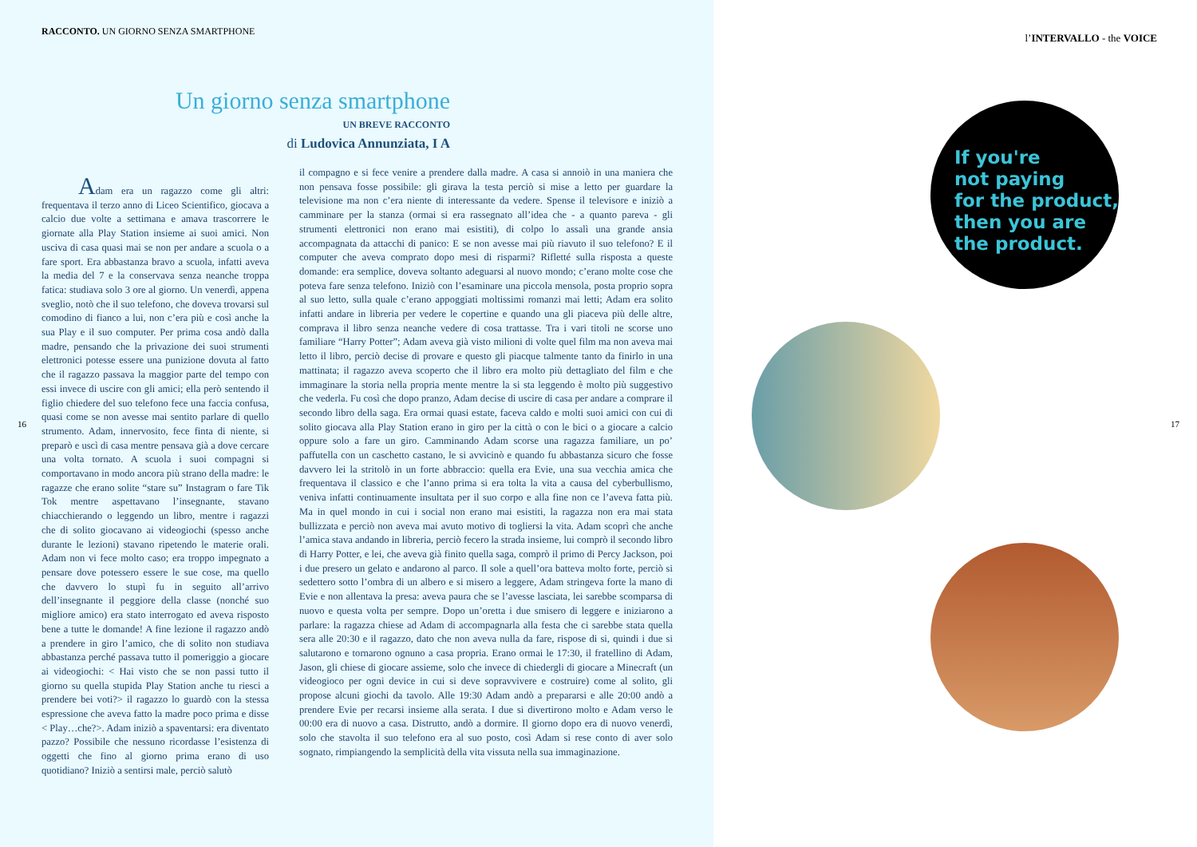RACCONTO. UN GIORNO SENZA SMARTPHONE
Un giorno senza smartphone
UN BREVE RACCONTO
di Ludovica Annunziata, I A
Adam era un ragazzo come gli altri: frequentava il terzo anno di Liceo Scientifico, giocava a calcio due volte a settimana e amava trascorrere le giornate alla Play Station insieme ai suoi amici. Non usciva di casa quasi mai se non per andare a scuola o a fare sport. Era abbastanza bravo a scuola, infatti aveva la media del 7 e la conservava senza neanche troppa fatica: studiava solo 3 ore al giorno. Un venerdì, appena sveglio, notò che il suo telefono, che doveva trovarsi sul comodino di fianco a lui, non c’era più e così anche la sua Play e il suo computer. Per prima cosa andò dalla madre, pensando che la privazione dei suoi strumenti elettronici potesse essere una punizione dovuta al fatto che il ragazzo passava la maggior parte del tempo con essi invece di uscire con gli amici; ella però sentendo il figlio chiedere del suo telefono fece una faccia confusa, quasi come se non avesse mai sentito parlare di quello strumento. Adam, innervosito, fece finta di niente, si preparò e uscì di casa mentre pensava già a dove cercare una volta tornato. A scuola i suoi compagni si comportavano in modo ancora più strano della madre: le ragazze che erano solite “stare su” Instagram o fare Tik Tok mentre aspettavano l’insegnante, stavano chiacchierando o leggendo un libro, mentre i ragazzi che di solito giocavano ai videogiochi (spesso anche durante le lezioni) stavano ripetendo le materie orali. Adam non vi fece molto caso; era troppo impegnato a pensare dove potessero essere le sue cose, ma quello che davvero lo stupì fu in seguito all’arrivo dell’insegnante il peggiore della classe (nonché suo migliore amico) era stato interrogato ed aveva risposto bene a tutte le domande! A fine lezione il ragazzo andò a prendere in giro l’amico, che di solito non studiava abbastanza perché passava tutto il pomeriggio a giocare ai videogiochi: < Hai visto che se non passi tutto il giorno su quella stupida Play Station anche tu riesci a prendere bei voti?> il ragazzo lo guardò con la stessa espressione che aveva fatto la madre poco prima e disse < Play…che?>. Adam iniziò a spaventarsi: era diventato pazzo? Possibile che nessuno ricordasse l’esistenza di oggetti che fino al giorno prima erano di uso quotidiano? Iniziò a sentirsi male, perciò salutò
il compagno e si fece venire a prendere dalla madre. A casa si annoiò in una maniera che non pensava fosse possibile: gli girava la testa perciò si mise a letto per guardare la televisione ma non c’era niente di interessante da vedere. Spense il televisore e iniziò a camminare per la stanza (ormai si era rassegnato all’idea che - a quanto pareva - gli strumenti elettronici non erano mai esistiti), di colpo lo assalì una grande ansia accompagnata da attacchi di panico: E se non avesse mai più riavuto il suo telefono? E il computer che aveva comprato dopo mesi di risparmi? Rifletté sulla risposta a queste domande: era semplice, doveva soltanto adeguarsi al nuovo mondo; c’erano molte cose che poteva fare senza telefono. Iniziò con l’esaminare una piccola mensola, posta proprio sopra al suo letto, sulla quale c’erano appoggiati moltissimi romanzi mai letti; Adam era solito infatti andare in libreria per vedere le copertine e quando una gli piaceva più delle altre, comprava il libro senza neanche vedere di cosa trattasse. Tra i vari titoli ne scorse uno familiare “Harry Potter”; Adam aveva già visto milioni di volte quel film ma non aveva mai letto il libro, perciò decise di provare e questo gli piacque talmente tanto da finirlo in una mattinata; il ragazzo aveva scoperto che il libro era molto più dettagliato del film e che immaginare la storia nella propria mente mentre la si sta leggendo è molto più suggestivo che vederla. Fu così che dopo pranzo, Adam decise di uscire di casa per andare a comprare il secondo libro della saga. Era ormai quasi estate, faceva caldo e molti suoi amici con cui di solito giocava alla Play Station erano in giro per la città o con le bici o a giocare a calcio oppure solo a fare un giro. Camminando Adam scorse una ragazza familiare, un po’ paffutella con un caschetto castano, le si avvicinò e quando fu abbastanza sicuro che fosse davvero lei la stritolò in un forte abbraccio: quella era Evie, una sua vecchia amica che frequentava il classico e che l’anno prima si era tolta la vita a causa del cyberbullismo, veniva infatti continuamente insultata per il suo corpo e alla fine non ce l’aveva fatta più. Ma in quel mondo in cui i social non erano mai esistiti, la ragazza non era mai stata bullizzata e perciò non aveva mai avuto motivo di togliersi la vita. Adam scoprì che anche l’amica stava andando in libreria, perciò fecero la strada insieme, lui comprò il secondo libro di Harry Potter, e lei, che aveva già finito quella saga, comprò il primo di Percy Jackson, poi i due presero un gelato e andarono al parco. Il sole a quell’ora batteva molto forte, perciò si sedettero sotto l’ombra di un albero e si misero a leggere, Adam stringeva forte la mano di Evie e non allentava la presa: aveva paura che se l’avesse lasciata, lei sarebbe scomparsa di nuovo e questa volta per sempre. Dopo un’oretta i due smisero di leggere e iniziarono a parlare: la ragazza chiese ad Adam di accompagnarla alla festa che ci sarebbe stata quella sera alle 20:30 e il ragazzo, dato che non aveva nulla da fare, rispose di si, quindi i due si salutarono e tornarono ognuno a casa propria. Erano ormai le 17:30, il fratellino di Adam, Jason, gli chiese di giocare assieme, solo che invece di chiedergli di giocare a Minecraft (un videogioco per ogni device in cui si deve sopravvivere e costruire) come al solito, gli propose alcuni giochi da tavolo. Alle 19:30 Adam andò a prepararsi e alle 20:00 andò a prendere Evie per recarsi insieme alla serata. I due si divertirono molto e Adam verso le 00:00 era di nuovo a casa. Distrutto, andò a dormire. Il giorno dopo era di nuovo venerdì, solo che stavolta il suo telefono era al suo posto, così Adam si rese conto di aver solo sognato, rimpiangendo la semplicità della vita vissuta nella sua immaginazione.
16
l’INTERVALLO - the VOICE
If you're
not paying
for the product,
then you are
the product.
17